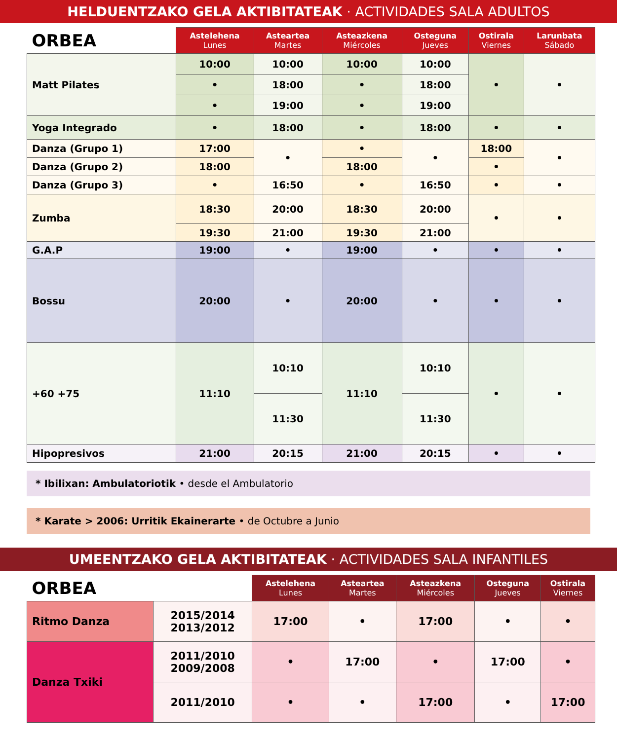HELDUENTZAKO GELA AKTIBITATEAK · ACTIVIDADES SALA ADULTOS
| ORBEA | Astelehena Lunes | Asteartea Martes | Asteazkena Miércoles | Osteguna Jueves | Ostirala Viernes | Larunbata Sábado |
| --- | --- | --- | --- | --- | --- | --- |
| Matt Pilates | 10:00 | 10:00 | 10:00 | 10:00 | • | • |
| | • | 18:00 | • | 18:00 | | |
| | • | 19:00 | • | 19:00 | | |
| Yoga Integrado | • | 18:00 | • | 18:00 | • | • |
| Danza (Grupo 1) | 17:00 | • | • | • | 18:00 | • |
| Danza (Grupo 2) | 18:00 | | 18:00 | | • | |
| Danza (Grupo 3) | • | 16:50 | • | 16:50 | • | • |
| Zumba | 18:30 | 20:00 | 18:30 | 20:00 | • | • |
| | 19:30 | 21:00 | 19:30 | 21:00 | | |
| G.A.P | 19:00 | • | 19:00 | • | • | • |
| Bossu | 20:00 | • | 20:00 | • | • | • |
| +60 +75 | 11:10 | 10:10 | 11:10 | 10:10 | • | • |
| | | 11:30 | | 11:30 | | |
| Hipopresivos | 21:00 | 20:15 | 21:00 | 20:15 | • | • |
* Ibilixan: Ambulatoriotik • desde el Ambulatorio
* Karate > 2006: Urritik Ekainerarte • de Octubre a Junio
UMEENTZAKO GELA AKTIBITATEAK · ACTIVIDADES SALA INFANTILES
| ORBEA | | Astelehena Lunes | Asteartea Martes | Asteazkena Miércoles | Osteguna Jueves | Ostirala Viernes |
| --- | --- | --- | --- | --- | --- | --- |
| Ritmo Danza | 2015/2014 2013/2012 | 17:00 | • | 17:00 | • | • |
| Danza Txiki | 2011/2010 2009/2008 | • | 17:00 | • | 17:00 | • |
| | 2011/2010 | • | • | 17:00 | • | 17:00 |